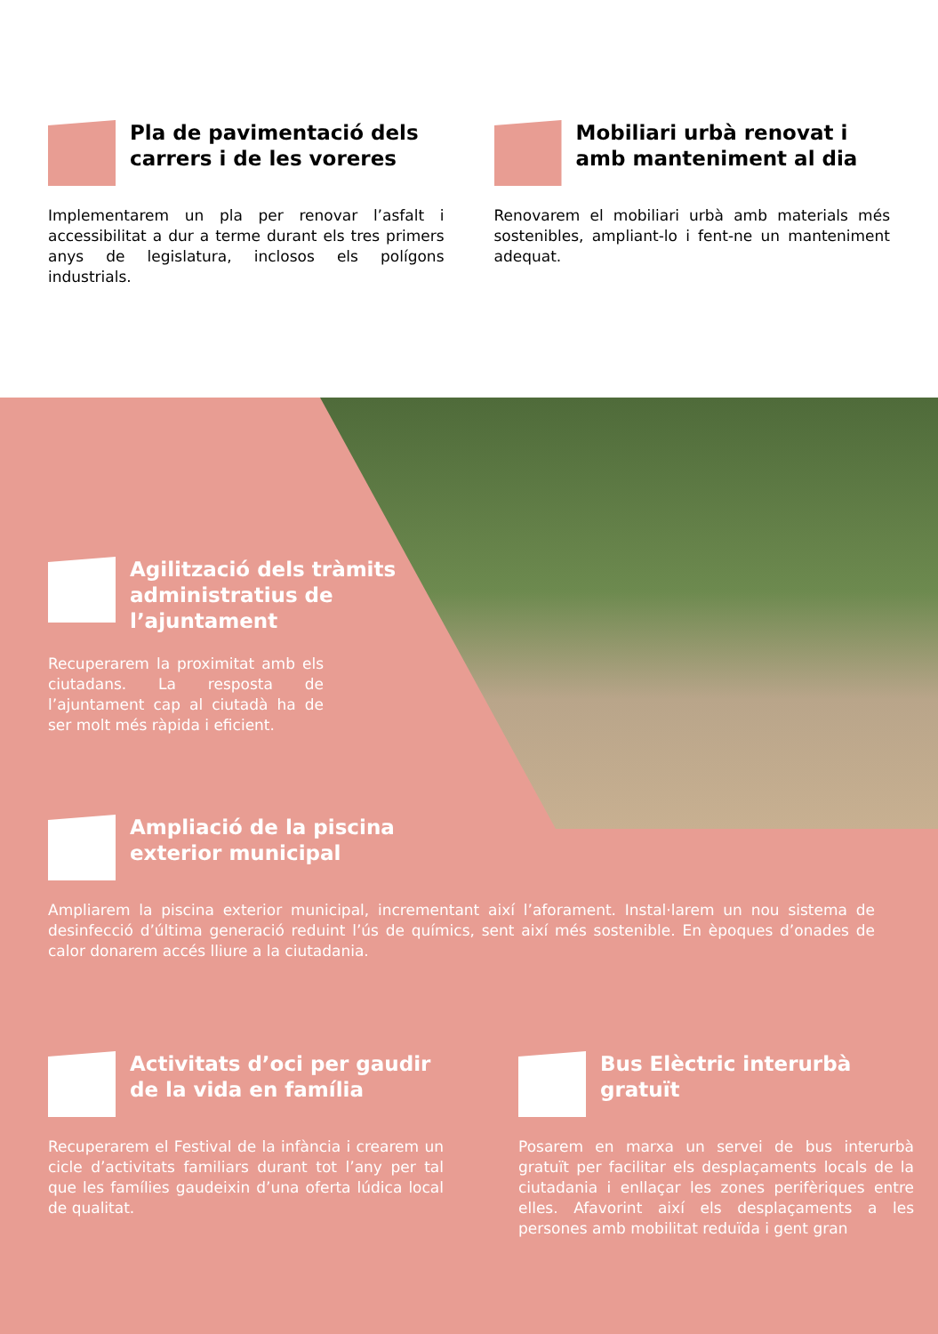Pla de pavimentació dels carrers i de les voreres
Implementarem un pla per renovar l’asfalt i accessibilitat a dur a terme durant els tres primers anys de legislatura, inclosos els polígons industrials.
Mobiliari urbà renovat i amb manteniment al dia
Renovarem el mobiliari urbà amb materials més sostenibles, ampliant-lo i fent-ne un manteniment adequat.
Agilització dels tràmits administratius de l’ajuntament
Recuperarem la proximitat amb els ciutadans. La resposta de l’ajuntament cap al ciutadà ha de ser molt més ràpida i eficient.
Ampliació de la piscina
exterior municipal
Ampliarem la piscina exterior municipal, incrementant així l’aforament. Instal·larem un nou sistema de desinfecció d’última generació reduint l’ús de químics, sent així més sostenible. En èpoques d’onades de calor donarem accés lliure a la ciutadania.
Activitats d’oci per gaudir de la vida en família
Recuperarem el Festival de la infància i crearem un cicle d’activitats familiars durant tot l’any per tal que les famílies gaudeixin d’una oferta lúdica local de qualitat.
Bus Elèctric interurbà gratuït
Posarem en marxa un servei de bus interurbà gratuït per facilitar els desplaçaments locals de la ciutadania i enllaçar les zones perifèriques entre elles. Afavorint així els desplaçaments a les persones amb mobilitat reduïda i gent gran